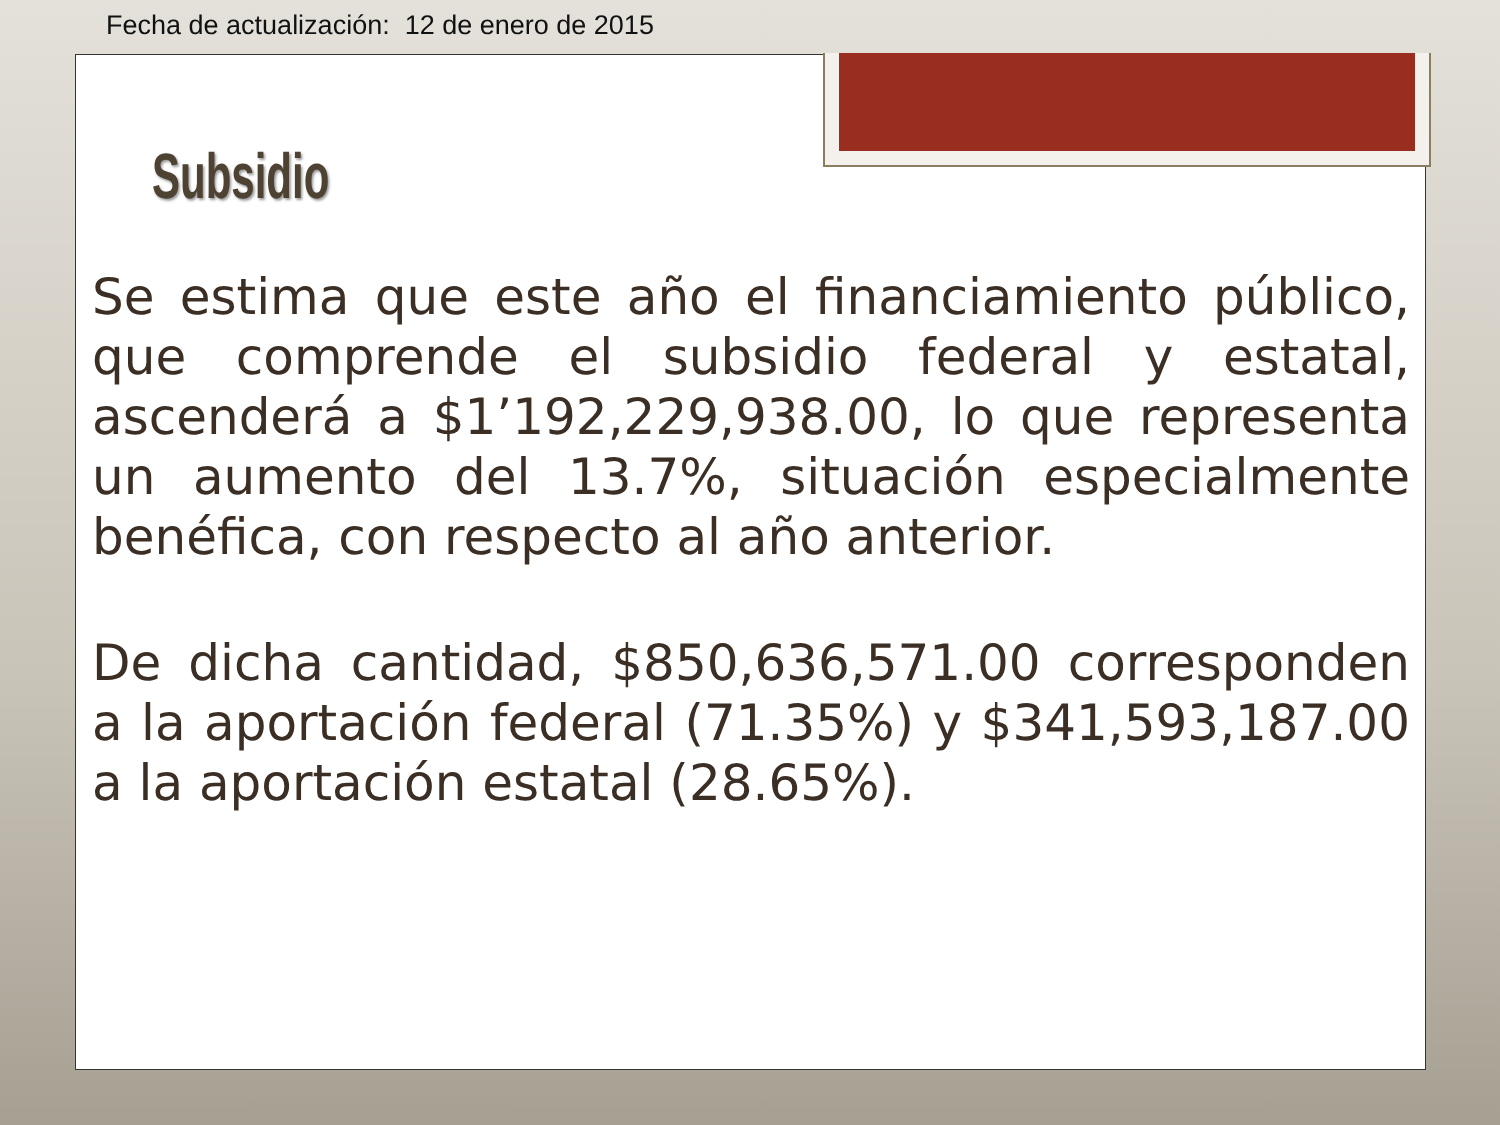Fecha de actualización: 12 de enero de 2015
Subsidio
Se estima que este año el financiamiento público, que comprende el subsidio federal y estatal, ascenderá a $1’192,229,938.00, lo que representa un aumento del 13.7%, situación especialmente benéfica, con respecto al año anterior.
De dicha cantidad, $850,636,571.00 corresponden a la aportación federal (71.35%) y $341,593,187.00 a la aportación estatal (28.65%).